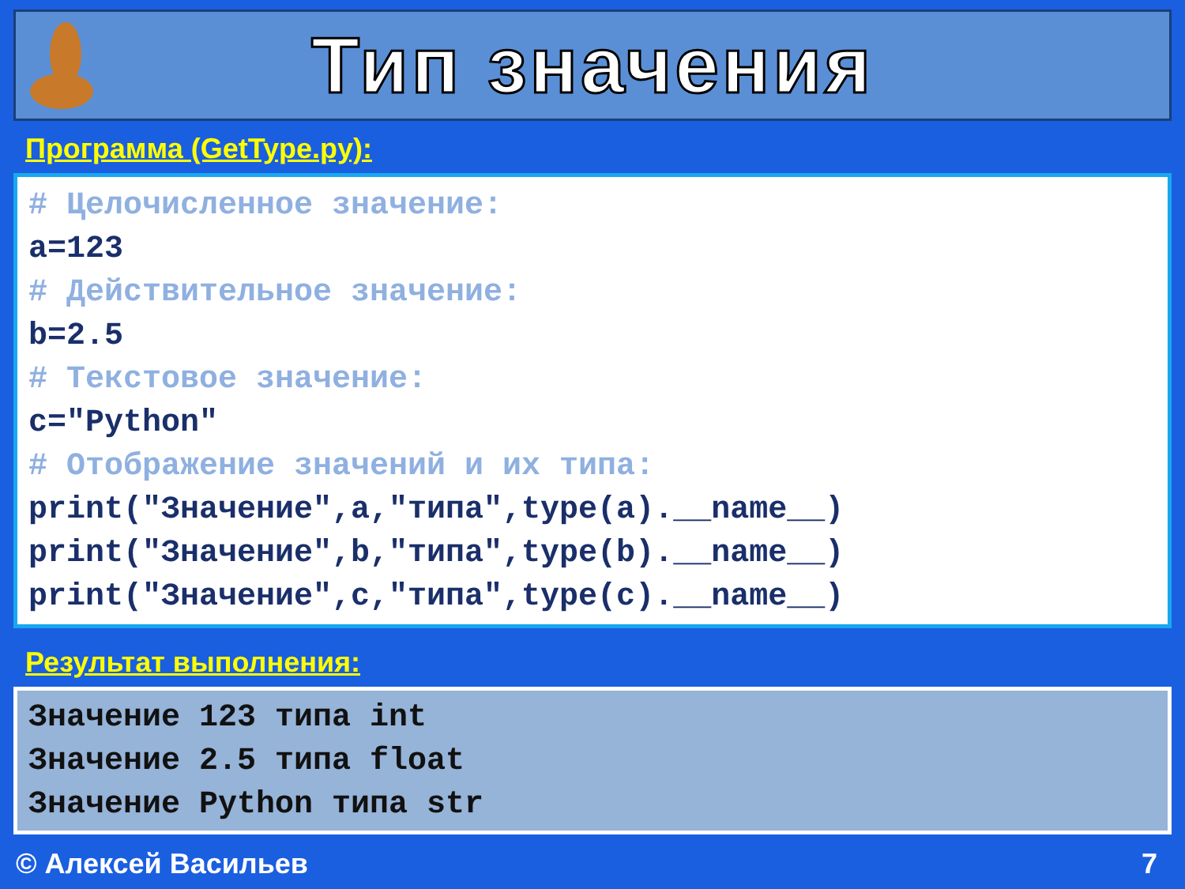Тип значения
Программа (GetType.py):
# Целочисленное значение: a=123 # Действительное значение: b=2.5 # Текстовое значение: c="Python" # Отображение значений и их типа: print("Значение",a,"типа",type(a).__name__) print("Значение",b,"типа",type(b).__name__) print("Значение",c,"типа",type(c).__name__)
Результат выполнения:
Значение 123 типа int Значение 2.5 типа float Значение Python типа str
© Алексей Васильев 7